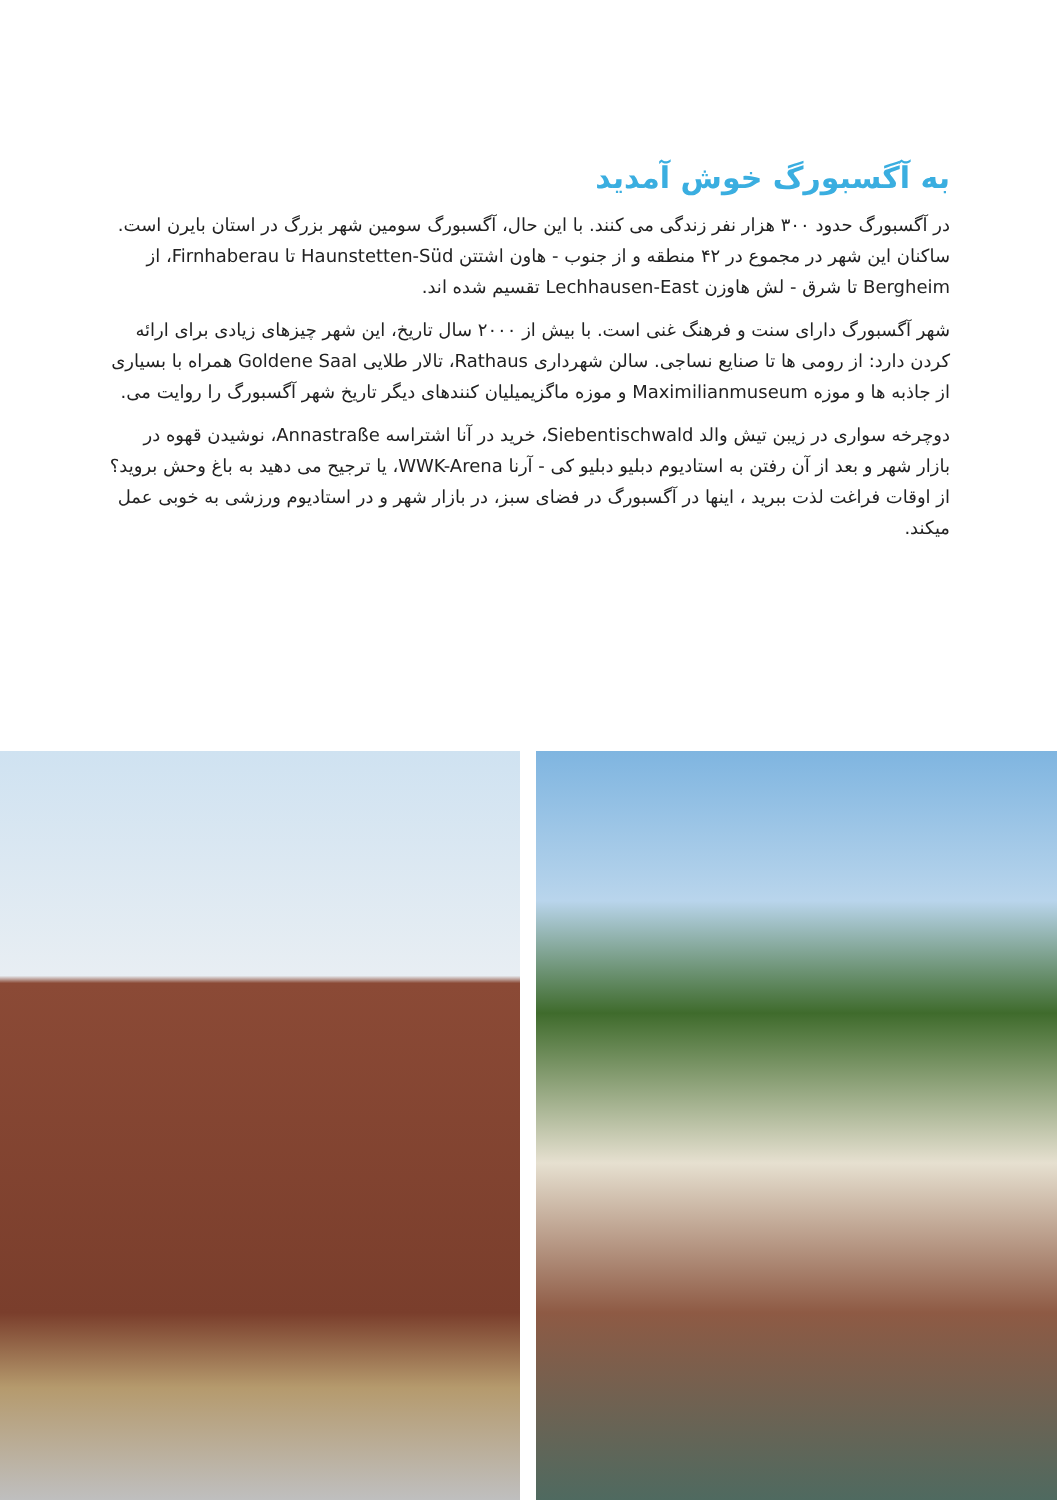به آگسبورگ خوش آمدید
در آگسبورگ حدود ۳۰۰ هزار نفر زندگی می کنند. با این حال، آگسبورگ سومین شهر بزرگ در استان بایرن است. ساکنان این شهر در مجموع در ۴۲ منطقه و از جنوب - هاون اشتتن Haunstetten-Süd تا Firnhaberau، از Bergheim تا شرق - لش هاوزن Lechhausen-East تقسیم شده اند.
شهر آگسبورگ دارای سنت و فرهنگ غنی است. با بیش از ۲۰۰۰ سال تاریخ، این شهر چیزهای زیادی برای ارائه کردن دارد: از رومی ها تا صنایع نساجی. سالن شهرداری Rathaus، تالار طلایی Goldene Saal همراه با بسیاری از جاذبه ها و موزه Maximilianmuseum و موزه ماگزیمیلیان کنندهای دیگر تاریخ شهر آگسبورگ را روایت می.
دوچرخه سواری در زیبن تیش والد Siebentischwald، خرید در آنا اشتراسه Annastraße، نوشیدن قهوه در بازار شهر و بعد از آن رفتن به استادیوم دبلیو دبلیو کی - آرنا WWK-Arena، یا ترجیح می دهید به باغ وحش بروید؟ از اوقات فراغت لذت ببرید ، اینها در آگسبورگ در فضای سبز، در بازار شهر و در استادیوم ورزشی به خوبی عمل میکند.